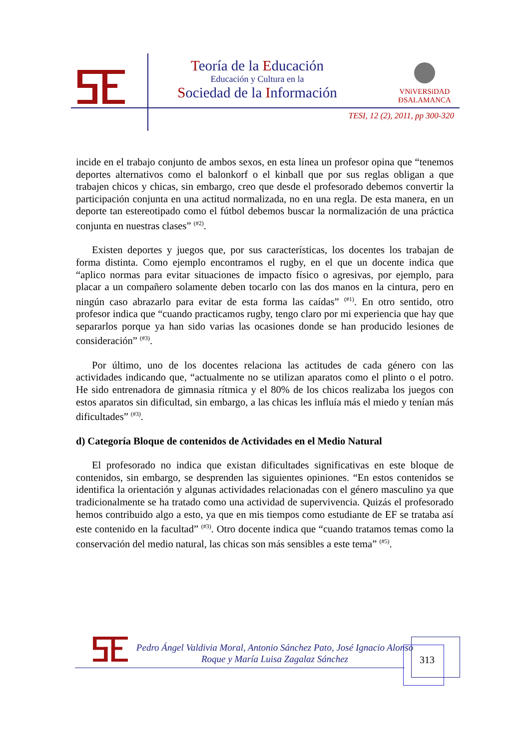Teoría de la Educación
Educación y Cultura en la
Sociedad de la Información
VNiVERSiDAD
ÐSALAMANCA
TESI, 12 (2), 2011, pp 300-320
incide en el trabajo conjunto de ambos sexos, en esta línea un profesor opina que “tenemos deportes alternativos como el balonkorf o el kinball que por sus reglas obligan a que trabajen chicos y chicas, sin embargo, creo que desde el profesorado debemos convertir la participación conjunta en una actitud normalizada, no en una regla. De esta manera, en un deporte tan estereotipado como el fútbol debemos buscar la normalización de una práctica conjunta en nuestras clases” <sup>(#2)</sup>.
Existen deportes y juegos que, por sus características, los docentes los trabajan de forma distinta. Como ejemplo encontramos el rugby, en el que un docente indica que “aplico normas para evitar situaciones de impacto físico o agresivas, por ejemplo, para placar a un compañero solamente deben tocarlo con las dos manos en la cintura, pero en ningún caso abrazarlo para evitar de esta forma las caídas” <sup>(#1)</sup>. En otro sentido, otro profesor indica que “cuando practicamos rugby, tengo claro por mi experiencia que hay que separarlos porque ya han sido varias las ocasiones donde se han producido lesiones de consideración” <sup>(#3)</sup>.
Por último, uno de los docentes relaciona las actitudes de cada género con las actividades indicando que, “actualmente no se utilizan aparatos como el plinto o el potro. He sido entrenadora de gimnasia rítmica y el 80% de los chicos realizaba los juegos con estos aparatos sin dificultad, sin embargo, a las chicas les influía más el miedo y tenían más dificultades” <sup>(#3)</sup>.
d) Categoría Bloque de contenidos de Actividades en el Medio Natural
El profesorado no indica que existan dificultades significativas en este bloque de contenidos, sin embargo, se desprenden las siguientes opiniones. “En estos contenidos se identifica la orientación y algunas actividades relacionadas con el género masculino ya que tradicionalmente se ha tratado como una actividad de supervivencia. Quizás el profesorado hemos contribuido algo a esto, ya que en mis tiempos como estudiante de EF se trataba así este contenido en la facultad” <sup>(#3)</sup>. Otro docente indica que “cuando tratamos temas como la conservación del medio natural, las chicas son más sensibles a este tema” <sup>(#5)</sup>.
Pedro Ángel Valdivia Moral, Antonio Sánchez Pato, José Ignacio Alonso Roque y María Luisa Zagalaz Sánchez
313